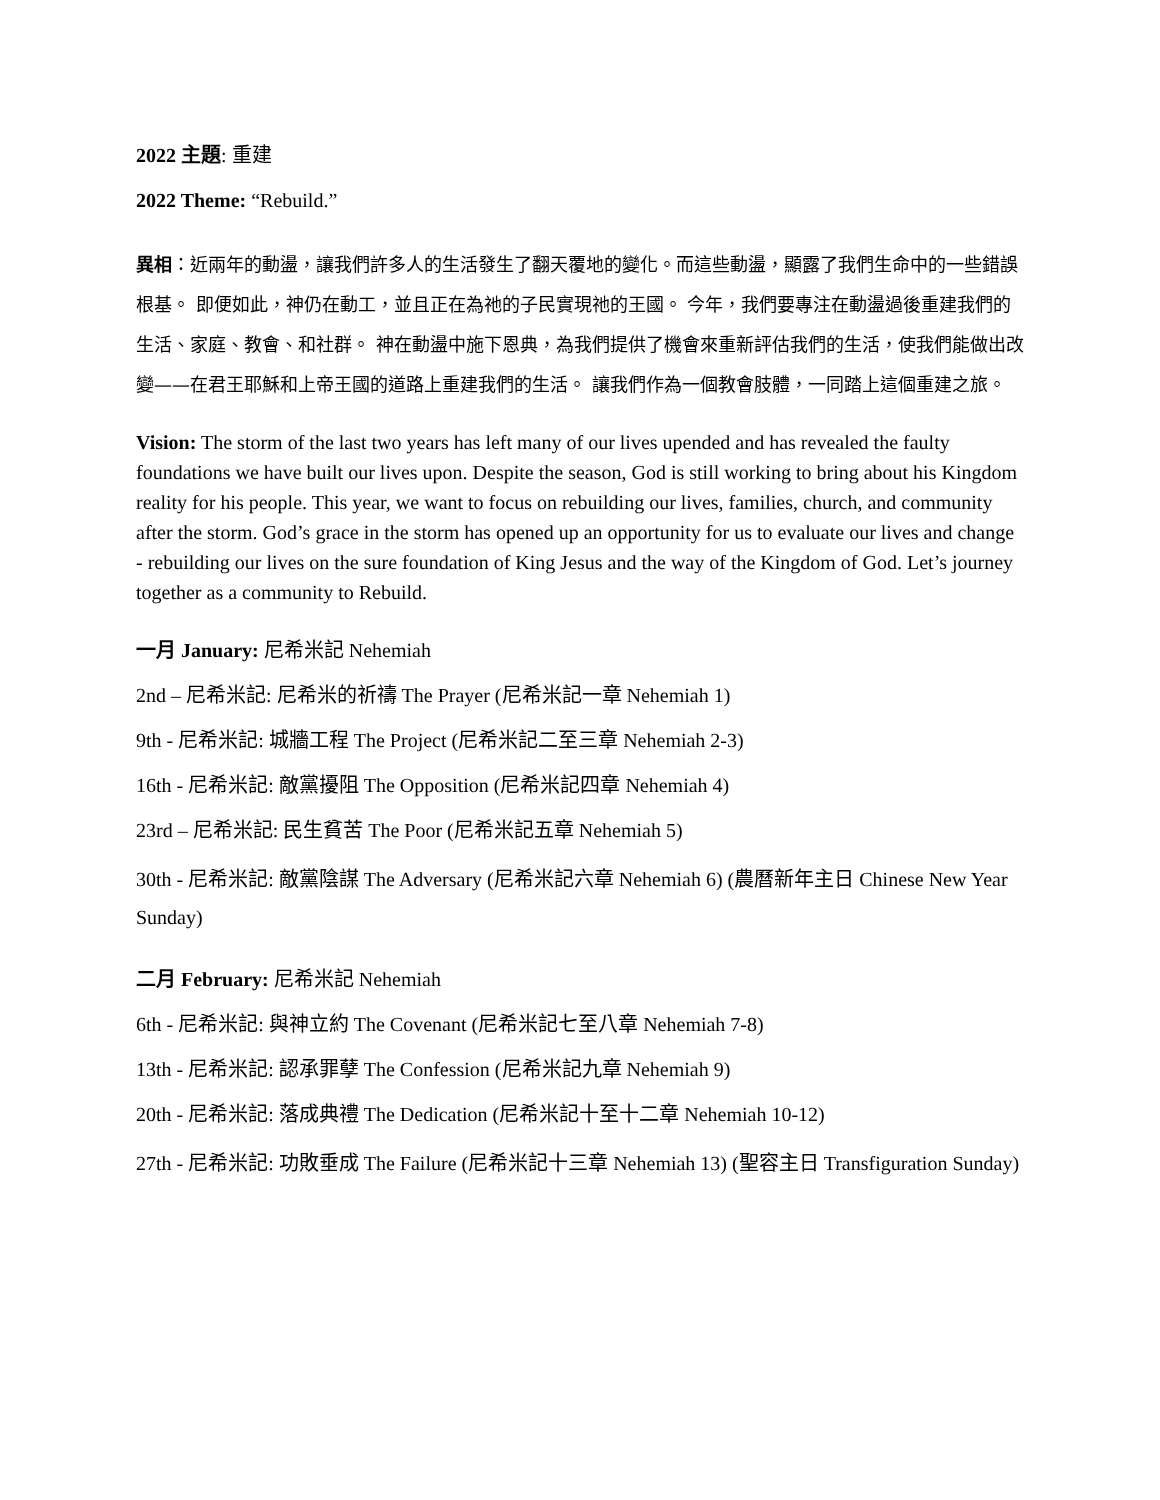2022 主題: 重建
2022 Theme: “Rebuild.”
異相：近兩年的動盪，讓我們許多人的生活發生了翻天覆地的變化。而這些動盪，顯露了我們生命中的一些錯誤根基。 即便如此，神仍在動工，並且正在為祂的子民實現祂的王國。 今年，我們要專注在動盪過後重建我們的生活、家庭、教會、和社群。 神在動盪中施下恩典，為我們提供了機會來重新評估我們的生活，使我們能做出改變——在君王耶穌和上帝王國的道路上重建我們的生活。 讓我們作為一個教會肢體，一同踏上這個重建之旅。
Vision: The storm of the last two years has left many of our lives upended and has revealed the faulty foundations we have built our lives upon. Despite the season, God is still working to bring about his Kingdom reality for his people. This year, we want to focus on rebuilding our lives, families, church, and community after the storm. God’s grace in the storm has opened up an opportunity for us to evaluate our lives and change - rebuilding our lives on the sure foundation of King Jesus and the way of the Kingdom of God. Let’s journey together as a community to Rebuild.
一月 January: 尼希米記 Nehemiah
2nd – 尼希米記: 尼希米的祈禱 The Prayer (尼希米記一章 Nehemiah 1)
9th - 尼希米記: 城牆工程 The Project (尼希米記二至三章 Nehemiah 2-3)
16th - 尼希米記: 敵黨擾阻 The Opposition (尼希米記四章 Nehemiah 4)
23rd – 尼希米記: 民生貧苦 The Poor (尼希米記五章 Nehemiah 5)
30th - 尼希米記: 敵黨陰謀 The Adversary (尼希米記六章 Nehemiah 6) (農曆新年主日 Chinese New Year Sunday)
二月 February: 尼希米記 Nehemiah
6th - 尼希米記: 與神立約 The Covenant (尼希米記七至八章 Nehemiah 7-8)
13th - 尼希米記: 認承罪孽 The Confession (尼希米記九章 Nehemiah 9)
20th - 尼希米記: 落成典禮 The Dedication (尼希米記十至十二章 Nehemiah 10-12)
27th - 尼希米記: 功敗垂成 The Failure (尼希米記十三章 Nehemiah 13) (聖容主日 Transfiguration Sunday)